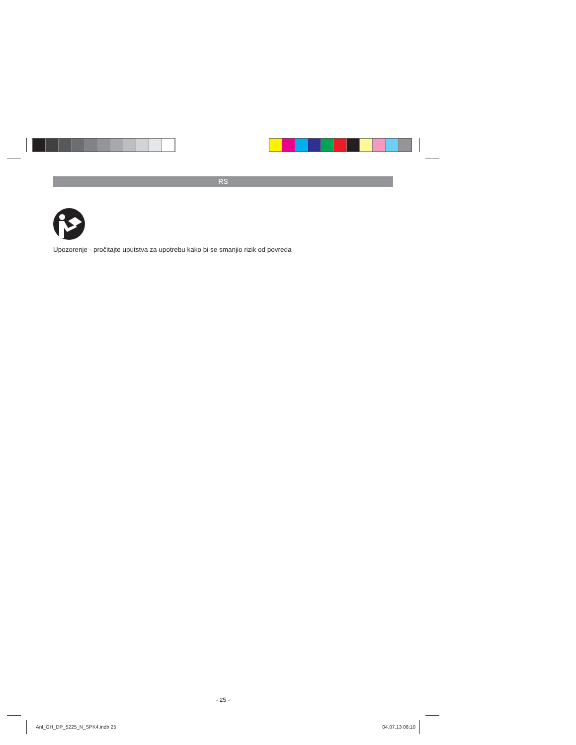RS
Upozorenje - pročitajte uputstva za upotrebu kako bi se smanjio rizik od povreda
- 25 -
Anl_GH_DP_5225_N_SPK4.indb 25 04.07.13 08:10